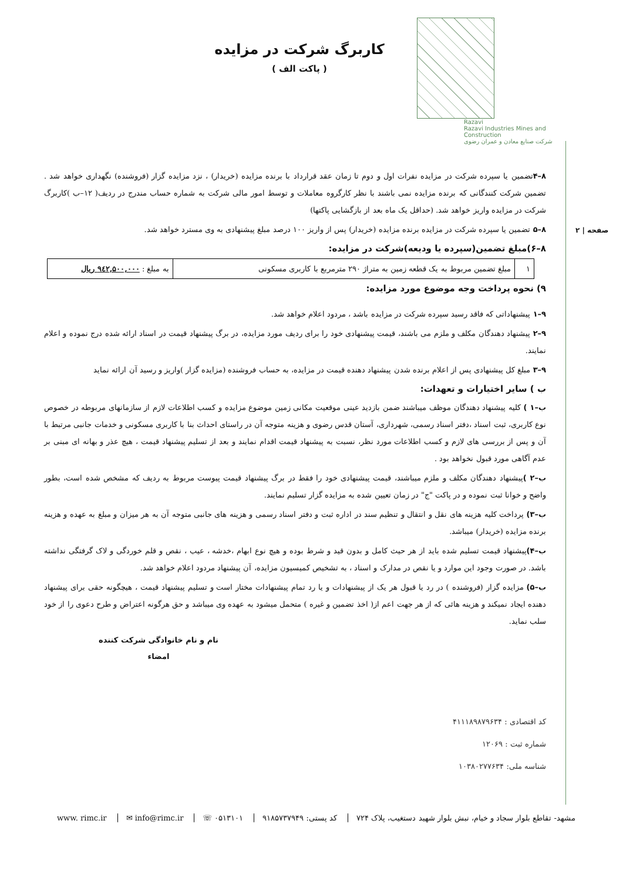Razavi
Razavi Industries Mines and Construction
شرکت صنایع معادن و عمران رضوی
کاربرگ شرکت در مزایده
( پاکت الف )
صفحه | ۲
۸–۴تضمین یا سپرده شرکت در مزایده نفرات اول و دوم تا زمان عقد قرارداد با برنده مزایده (خریدار) ، نزد مزایده گزار (فروشنده) نگهداری خواهد شد . تضمین شرکت کنندگانی که برنده مزایده نمی باشند با نظر کارگروه معاملات و توسط امور مالی شرکت به شماره حساب مندرج در ردیف( ۱۲–ب )کاربرگ شرکت در مزایده واریز خواهد شد. (حداقل یک ماه بعد از بازگشایی پاکتها)
۸–۵ تضمین یا سپرده شرکت در مزایده برنده مزایده (خریدار) پس از واریز ۱۰۰ درصد مبلغ پیشنهادی به وی مسترد خواهد شد.
۸–۶)مبلغ تضمین(سپرده یا ودیعه)شرکت در مزایده:
| ۱ | مبلغ تضمین مربوط به یک قطعه زمین به متراژ ۲۹۰ مترمربع با کاربری مسکونی | به مبلغ : ۹٤۲,۵۰۰,۰۰۰ ریال |
۹) نحوه پرداخت وجه موضوع مورد مزایده:
۹–۱ پیشنهاداتی که فاقد رسید سپرده شرکت در مزایده باشد ، مردود اعلام خواهد شد.
۹–۲ پیشنهاد دهندگان مکلف و ملزم می باشند، قیمت پیشنهادی خود را برای ردیف مورد مزایده، در برگ پیشنهاد قیمت در اسناد ارائه شده درج نموده و اعلام نمایند.
۹–۳ مبلغ کل پیشنهادی پس از اعلام برنده شدن پیشنهاد دهنده قیمت در مزایده، به حساب فروشنده (مزایده گزار )واریز و رسید آن ارائه نماید
ب ) سایر اختیارات و تعهدات:
ب–۱ ) کلیه پیشنهاد دهندگان موظف میباشند ضمن بازدید عینی موقعیت مکانی زمین موضوع مزایده و کسب اطلاعات لازم از سازمانهای مربوطه در خصوص نوع کاربری، ثبت اسناد ،دفتر اسناد رسمی، شهرداری، آستان قدس رضوی و هزینه متوجه آن در راستای احداث بنا با کاربری مسکونی و خدمات جانبی مرتبط با آن و پس از بررسی های لازم و کسب اطلاعات مورد نظر، نسبت به پیشنهاد قیمت اقدام نمایند و بعد از تسلیم پیشنهاد قیمت ، هیچ عذر و بهانه ای مبنی بر عدم آگاهی مورد قبول نخواهد بود .
ب–۲ ) پیشنهاد دهندگان مکلف و ملزم میباشند، قیمت پیشنهادی خود را فقط در برگ پیشنهاد قیمت پیوست مربوط به ردیف که مشخص شده است، بطور واضح و خوانا ثبت نموده و در پاکت "ج" در زمان تعیین شده به مزایده گزار تسلیم نمایند.
ب–۳) پرداخت کلیه هزینه های نقل و انتقال و تنظیم سند در اداره ثبت و دفتر اسناد رسمی و هزینه های جانبی متوجه آن به هر میزان و مبلغ به عهده و هزینه برنده مزایده (خریدار) میباشد.
ب–۴) پیشنهاد قیمت تسلیم شده باید از هر حیث کامل و بدون قید و شرط بوده و هیچ نوع ابهام ،خدشه ، عیب ، نقص و قلم خوردگی و لاک گرفتگی نداشته باشد. در صورت وجود این موارد و یا نقص در مدارک و اسناد ، به تشخیص کمیسیون مزایده، آن پیشنهاد مردود اعلام خواهد شد.
ب–۵) مزایده گزار (فروشنده ) در رد یا قبول هر یک از پیشنهادات و یا رد تمام پیشنهادات مختار است و تسلیم پیشنهاد قیمت ، هیچگونه حقی برای پیشنهاد دهنده ایجاد نمیکند و هزینه هائی که از هر جهت اعم از( اخذ تضمین و غیره ) متحمل میشود به عهده وی میباشد و حق هرگونه اعتراض و طرح دعوی را از خود سلب نماید.
نام و نام خانوادگی شرکت کننده
امضاء
کد اقتصادی : ۴۱۱۱۸۹۸۷۹۶۳۴
شماره ثبت : ۱۲۰۶۹
شناسه ملی: ۱۰۳۸۰۲۷۷۶۳۴
مشهد- تقاطع بلوار سجاد و خیام، نبش بلوار شهید دستغیب، پلاک ۷۲۴ کد پستی: ۹۱۸۵۷۳۷۹۴۹ ۰۵۱۳۱۰۱ ☏ info@rimc.ir ✉ www. rimc.ir